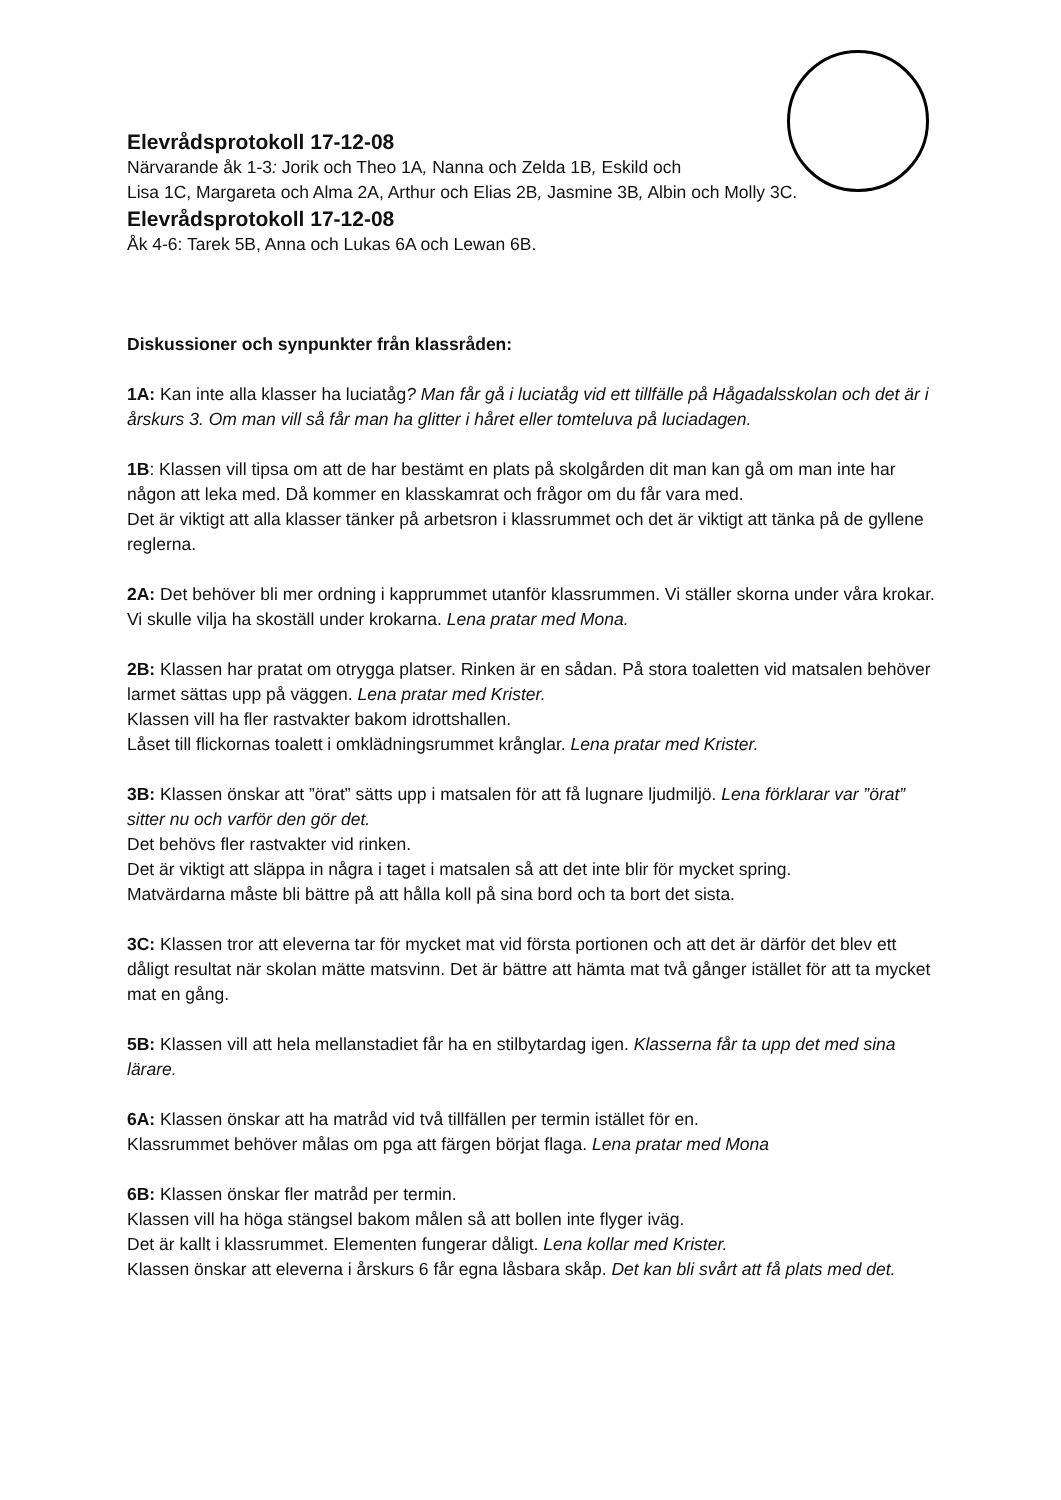Elevrådsprotokoll 17-12-08
Närvarande åk 1-3: Jorik och Theo 1A, Nanna och Zelda 1B, Eskild och
Lisa 1C, Margareta och Alma 2A, Arthur och Elias 2B, Jasmine 3B, Albin och Molly 3C.
Elevrådsprotokoll 17-12-08
Åk 4-6: Tarek 5B, Anna och Lukas 6A och Lewan 6B.
Diskussioner och synpunkter från klassråden:
1A: Kan inte alla klasser ha luciatåg? Man får gå i luciatåg vid ett tillfälle på Hågadalsskolan och det är i årskurs 3. Om man vill så får man ha glitter i håret eller tomteluva på luciadagen.
1B: Klassen vill tipsa om att de har bestämt en plats på skolgården dit man kan gå om man inte har någon att leka med. Då kommer en klasskamrat och frågor om du får vara med.
Det är viktigt att alla klasser tänker på arbetsron i klassrummet och det är viktigt att tänka på de gyllene reglerna.
2A: Det behöver bli mer ordning i kapprummet utanför klassrummen. Vi ställer skorna under våra krokar. Vi skulle vilja ha skoställ under krokarna. Lena pratar med Mona.
2B: Klassen har pratat om otrygga platser. Rinken är en sådan. På stora toaletten vid matsalen behöver larmet sättas upp på väggen. Lena pratar med Krister.
Klassen vill ha fler rastvakter bakom idrottshallen.
Låset till flickornas toalett i omklädningsrummet krånglar. Lena pratar med Krister.
3B: Klassen önskar att ”örat” sätts upp i matsalen för att få lugnare ljudmiljö. Lena förklarar var ”örat” sitter nu och varför den gör det.
Det behövs fler rastvakter vid rinken.
Det är viktigt att släppa in några i taget i matsalen så att det inte blir för mycket spring.
Matvärdarna måste bli bättre på att hålla koll på sina bord och ta bort det sista.
3C: Klassen tror att eleverna tar för mycket mat vid första portionen och att det är därför det blev ett dåligt resultat när skolan mätte matsvinn. Det är bättre att hämta mat två gånger istället för att ta mycket mat en gång.
5B: Klassen vill att hela mellanstadiet får ha en stilbytardag igen. Klasserna får ta upp det med sina lärare.
6A: Klassen önskar att ha matråd vid två tillfällen per termin istället för en.
Klassrummet behöver målas om pga att färgen börjat flaga. Lena pratar med Mona
6B: Klassen önskar fler matråd per termin.
Klassen vill ha höga stängsel bakom målen så att bollen inte flyger iväg.
Det är kallt i klassrummet. Elementen fungerar dåligt. Lena kollar med Krister.
Klassen önskar att eleverna i årskurs 6 får egna låsbara skåp. Det kan bli svårt att få plats med det.